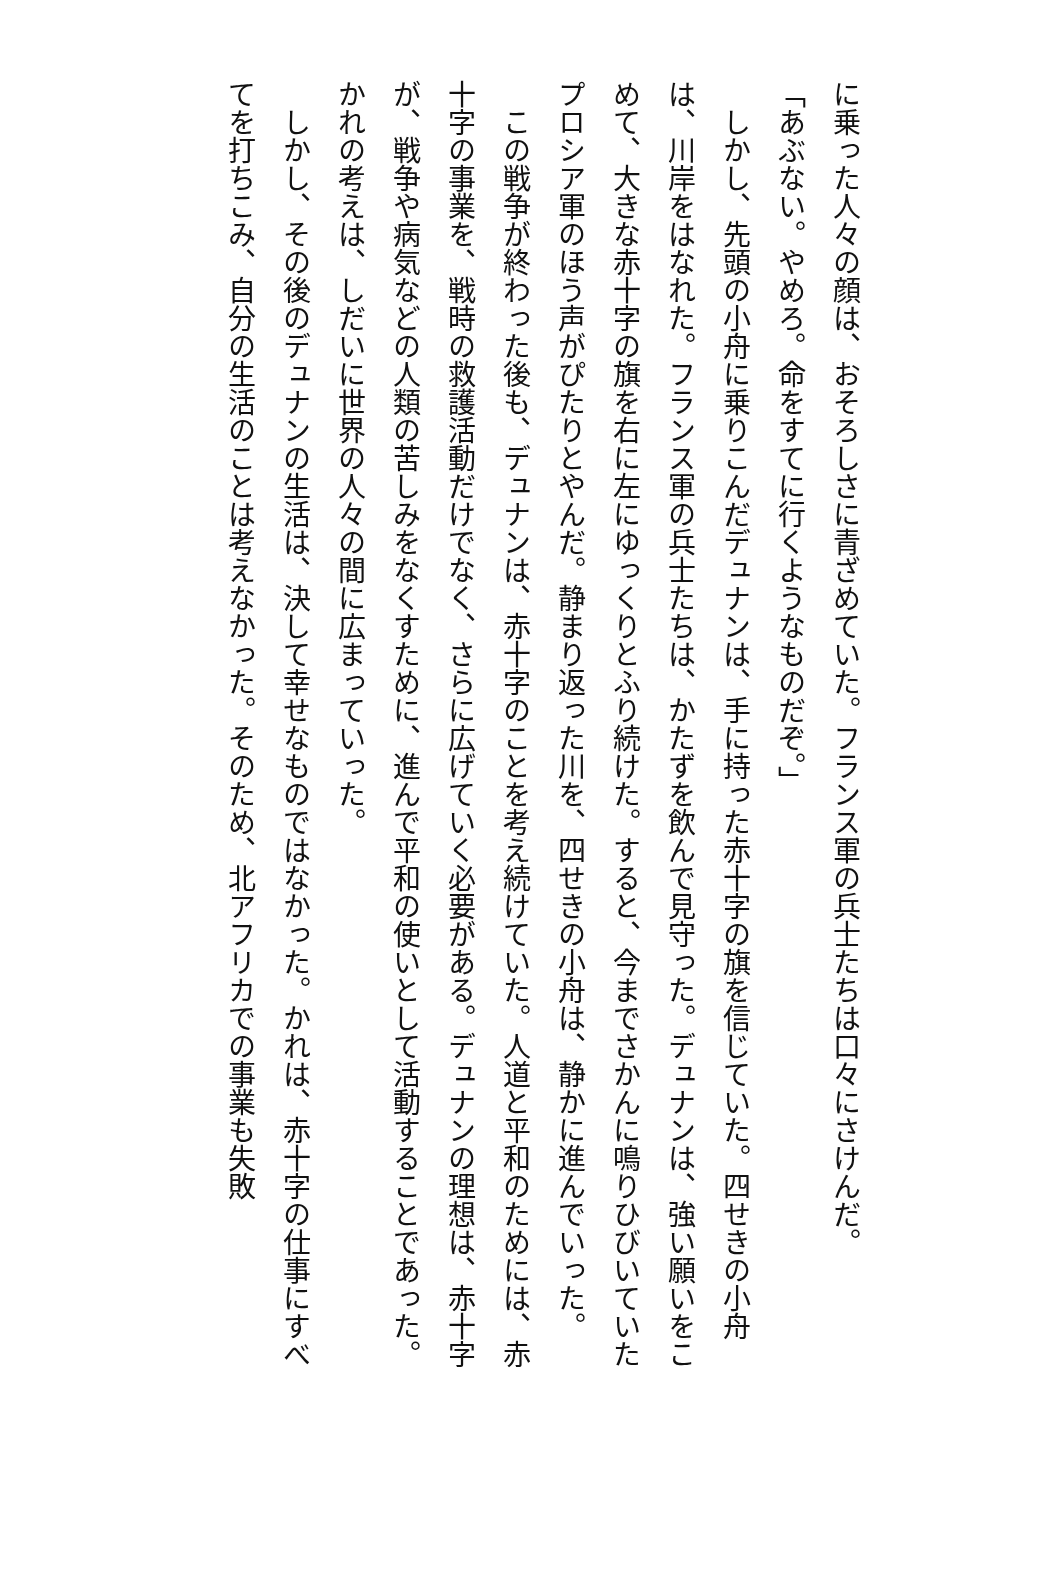に乗った人々の顔は、おそろしさに青ざめていた。フランス軍の兵士たちは口々にさけんだ。
「あぶない。やめろ。命をすてに行くようなものだぞ。」
　しかし、先頭の小舟に乗りこんだデュナンは、手に持った赤十字の旗を信じていた。四せきの小舟は、川岸をはなれた。フランス軍の兵士たちは、かたずを飲んで見守った。デュナンは、強い願いをこめて、大きな赤十字の旗を右に左にゆっくりとふり続けた。すると、今までさかんに鳴りひびいていたプロシア軍のほう声がぴたりとやんだ。静まり返った川を、四せきの小舟は、静かに進んでいった。
　この戦争が終わった後も、デュナンは、赤十字のことを考え続けていた。人道と平和のためには、赤十字の事業を、戦時の救護活動だけでなく、さらに広げていく必要がある。デュナンの理想は、赤十字が、戦争や病気などの人類の苦しみをなくすために、進んで平和の使いとして活動することであった。かれの考えは、しだいに世界の人々の間に広まっていった。
　しかし、その後のデュナンの生活は、決して幸せなものではなかった。かれは、赤十字の仕事にすべてを打ちこみ、自分の生活のことは考えなかった。そのため、北アフリカでの事業も失敗